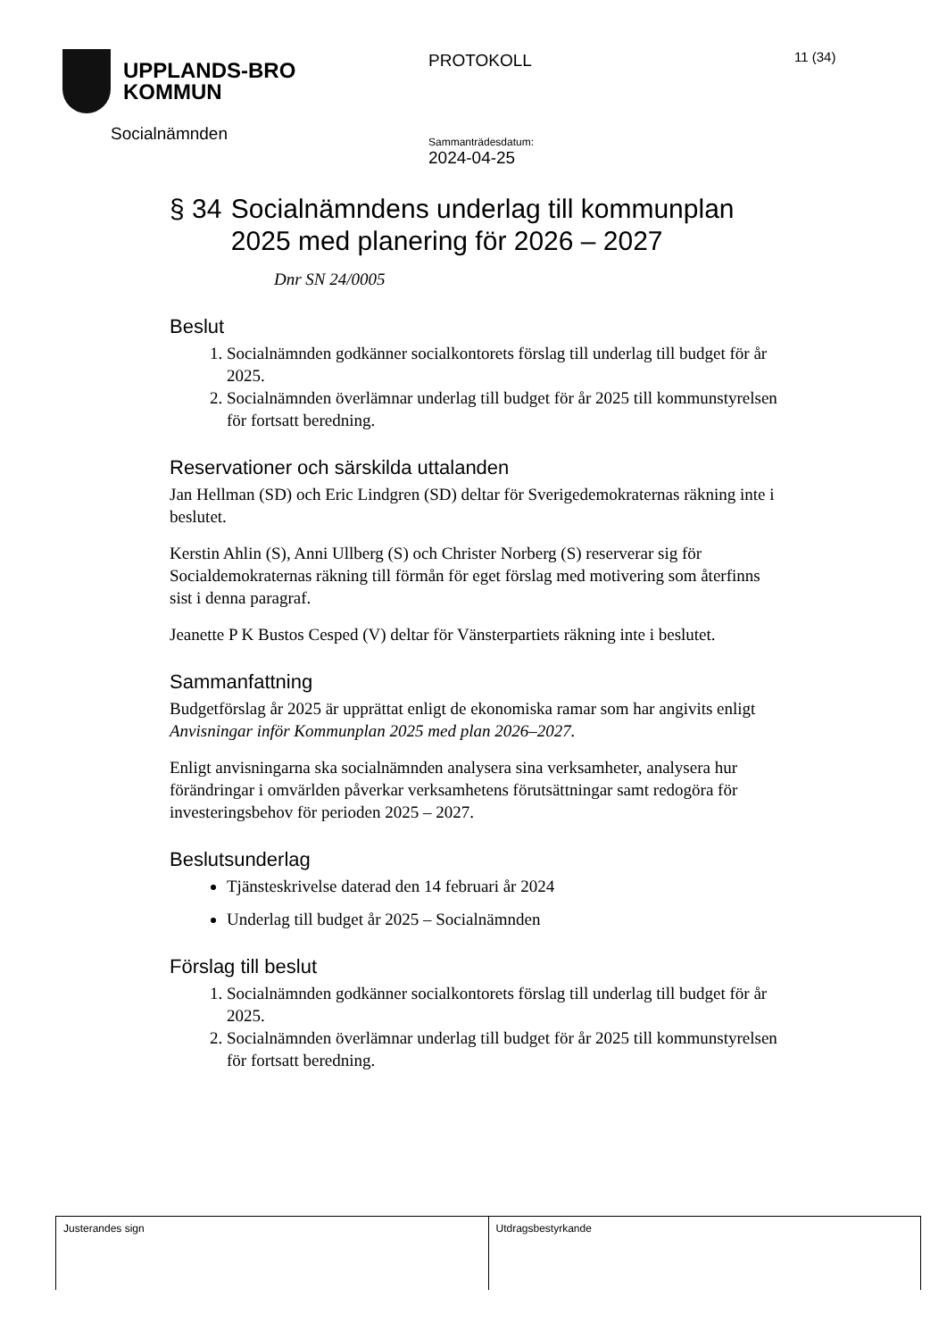UPPLANDS-BRO
KOMMUN
Socialnämnden
PROTOKOLL
Sammanträdesdatum:
2024-04-25
11 (34)
§ 34 Socialnämndens underlag till kommunplan 2025 med planering för 2026 – 2027
Dnr SN 24/0005
Beslut
1. Socialnämnden godkänner socialkontorets förslag till underlag till budget för år 2025.
2. Socialnämnden överlämnar underlag till budget för år 2025 till kommunstyrelsen för fortsatt beredning.
Reservationer och särskilda uttalanden
Jan Hellman (SD) och Eric Lindgren (SD) deltar för Sverigedemokraternas räkning inte i beslutet.
Kerstin Ahlin (S), Anni Ullberg (S) och Christer Norberg (S) reserverar sig för Socialdemokraternas räkning till förmån för eget förslag med motivering som återfinns sist i denna paragraf.
Jeanette P K Bustos Cesped (V) deltar för Vänsterpartiets räkning inte i beslutet.
Sammanfattning
Budgetförslag år 2025 är upprättat enligt de ekonomiska ramar som har angivits enligt Anvisningar inför Kommunplan 2025 med plan 2026–2027.
Enligt anvisningarna ska socialnämnden analysera sina verksamheter, analysera hur förändringar i omvärlden påverkar verksamhetens förutsättningar samt redogöra för investeringsbehov för perioden 2025 – 2027.
Beslutsunderlag
Tjänsteskrivelse daterad den 14 februari år 2024
Underlag till budget år 2025 – Socialnämnden
Förslag till beslut
1. Socialnämnden godkänner socialkontorets förslag till underlag till budget för år 2025.
2. Socialnämnden överlämnar underlag till budget för år 2025 till kommunstyrelsen för fortsatt beredning.
| Justerandes sign | Utdragsbestyrkande |